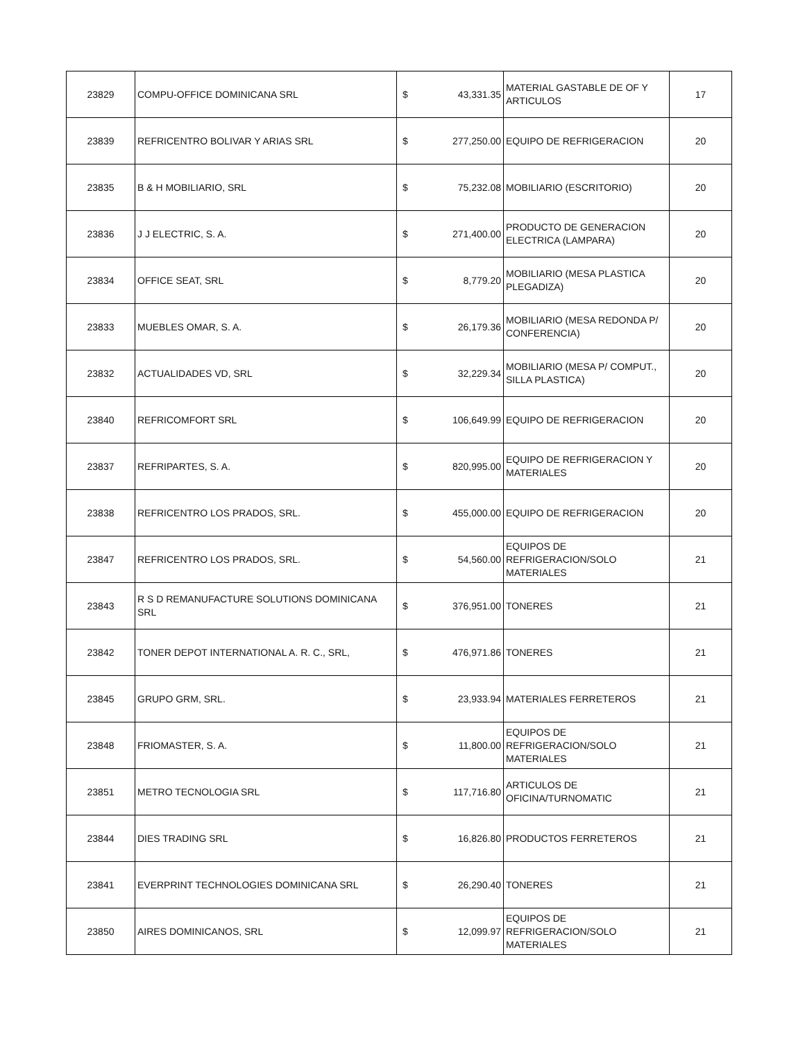| 23829 | COMPU-OFFICE DOMINICANA SRL | $ | 43,331.35 | MATERIAL GASTABLE DE OF Y ARTICULOS | 17 |
| 23839 | REFRICENTRO BOLIVAR Y ARIAS SRL | $ | 277,250.00 | EQUIPO DE REFRIGERACION | 20 |
| 23835 | B & H MOBILIARIO, SRL | $ | 75,232.08 | MOBILIARIO (ESCRITORIO) | 20 |
| 23836 | J J ELECTRIC, S. A. | $ | 271,400.00 | PRODUCTO DE GENERACION ELECTRICA (LAMPARA) | 20 |
| 23834 | OFFICE SEAT, SRL | $ | 8,779.20 | MOBILIARIO (MESA PLASTICA PLEGADIZA) | 20 |
| 23833 | MUEBLES OMAR, S. A. | $ | 26,179.36 | MOBILIARIO (MESA REDONDA P/ CONFERENCIA) | 20 |
| 23832 | ACTUALIDADES VD, SRL | $ | 32,229.34 | MOBILIARIO (MESA P/ COMPUT., SILLA PLASTICA) | 20 |
| 23840 | REFRICOMFORT SRL | $ | 106,649.99 | EQUIPO DE REFRIGERACION | 20 |
| 23837 | REFRIPARTES, S. A. | $ | 820,995.00 | EQUIPO DE REFRIGERACION Y MATERIALES | 20 |
| 23838 | REFRICENTRO LOS PRADOS, SRL. | $ | 455,000.00 | EQUIPO DE REFRIGERACION | 20 |
| 23847 | REFRICENTRO LOS PRADOS, SRL. | $ | 54,560.00 | EQUIPOS DE REFRIGERACION/SOLO MATERIALES | 21 |
| 23843 | R S D REMANUFACTURE SOLUTIONS DOMINICANA SRL | $ | 376,951.00 | TONERES | 21 |
| 23842 | TONER DEPOT INTERNATIONAL A. R. C., SRL, | $ | 476,971.86 | TONERES | 21 |
| 23845 | GRUPO GRM, SRL. | $ | 23,933.94 | MATERIALES FERRETEROS | 21 |
| 23848 | FRIOMASTER, S. A. | $ | 11,800.00 | EQUIPOS DE REFRIGERACION/SOLO MATERIALES | 21 |
| 23851 | METRO TECNOLOGIA SRL | $ | 117,716.80 | ARTICULOS DE OFICINA/TURNOMATIC | 21 |
| 23844 | DIES TRADING SRL | $ | 16,826.80 | PRODUCTOS FERRETEROS | 21 |
| 23841 | EVERPRINT TECHNOLOGIES DOMINICANA SRL | $ | 26,290.40 | TONERES | 21 |
| 23850 | AIRES DOMINICANOS, SRL | $ | 12,099.97 | EQUIPOS DE REFRIGERACION/SOLO MATERIALES | 21 |